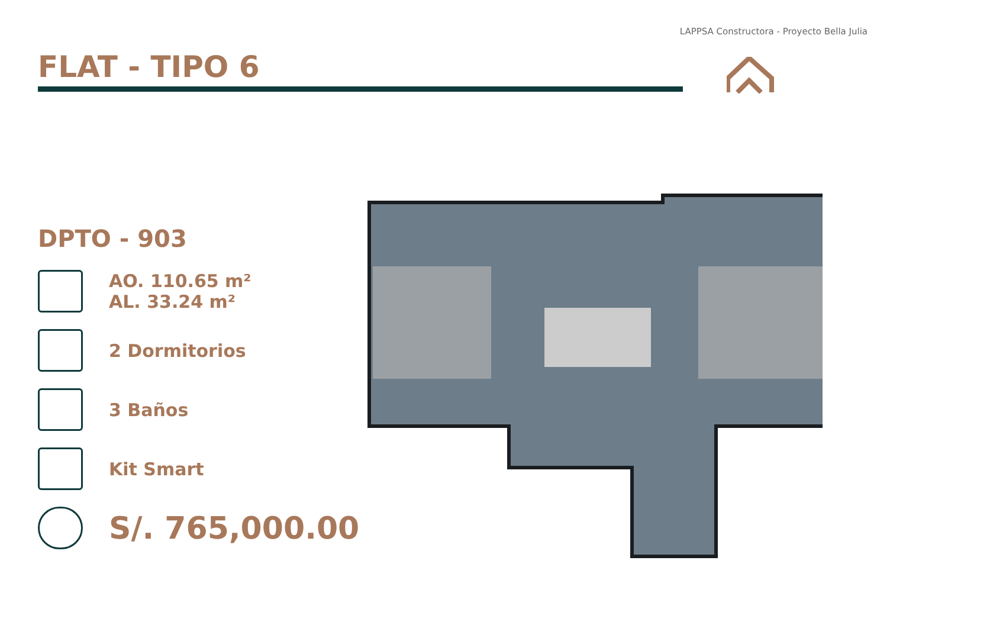LAPPSA Constructora - Proyecto Bella Julia
FLAT - TIPO 6
DPTO - 903
AO. 110.65 m²
AL. 33.24 m²
2 Dormitorios
3 Baños
Kit Smart
S/. 765,000.00